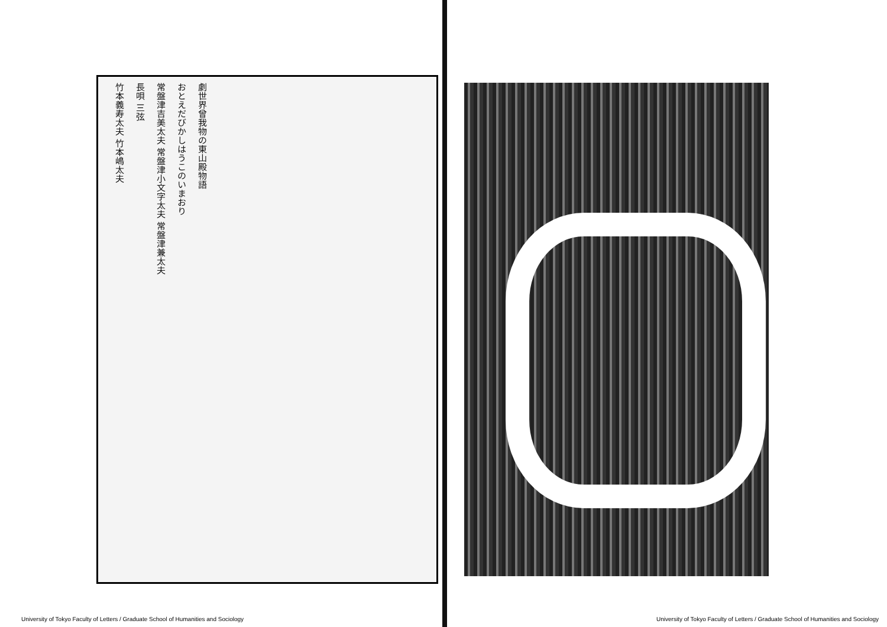劇世界曾我物の東山殿物語
おとえだびかしはうこのいまおり
常盤津吉美太夫 常盤津小文字太夫 常盤津兼太夫
長唄 三弦
竹本義寿太夫 竹本嶋太夫
University of Tokyo Faculty of Letters / Graduate School of Humanities and Sociology
University of Tokyo Faculty of Letters / Graduate School of Humanities and Sociology